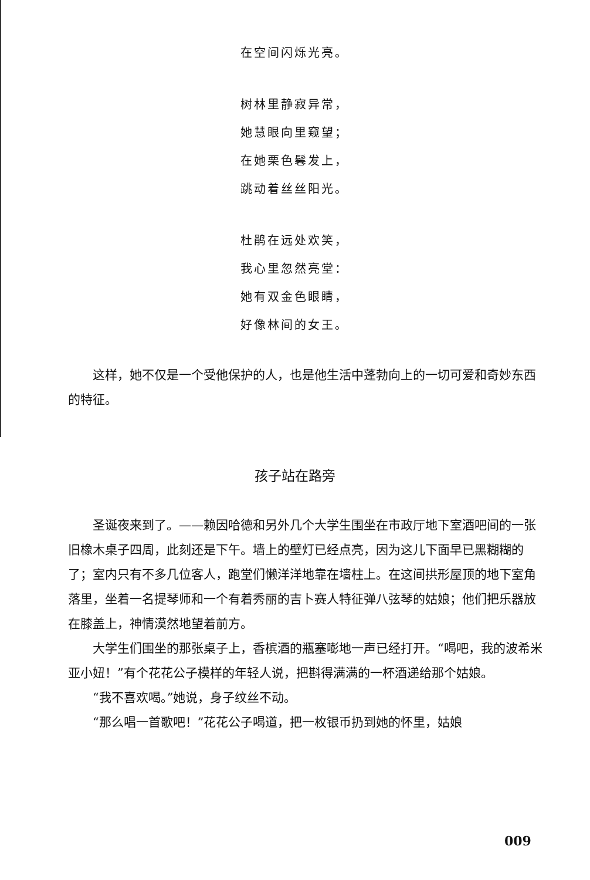在空间闪烁光亮。
树林里静寂异常，
她慧眼向里窥望；
在她栗色鬈发上，
跳动着丝丝阳光。
杜鹃在远处欢笑，
我心里忽然亮堂：
她有双金色眼睛，
好像林间的女王。
这样，她不仅是一个受他保护的人，也是他生活中蓬勃向上的一切可爱和奇妙东西的特征。
孩子站在路旁
圣诞夜来到了。——赖因哈德和另外几个大学生围坐在市政厅地下室酒吧间的一张旧橡木桌子四周，此刻还是下午。墙上的壁灯已经点亮，因为这儿下面早已黑糊糊的了；室内只有不多几位客人，跑堂们懒洋洋地靠在墙柱上。在这间拱形屋顶的地下室角落里，坐着一名提琴师和一个有着秀丽的吉卜赛人特征弹八弦琴的姑娘；他们把乐器放在膝盖上，神情漠然地望着前方。
大学生们围坐的那张桌子上，香槟酒的瓶塞嘭地一声已经打开。“喝吧，我的波希米亚小妞！”有个花花公子模样的年轻人说，把斟得满满的一杯酒递给那个姑娘。
“我不喜欢喝。”她说，身子纹丝不动。
“那么唱一首歌吧！”花花公子喝道，把一枚银币扔到她的怀里，姑娘
009